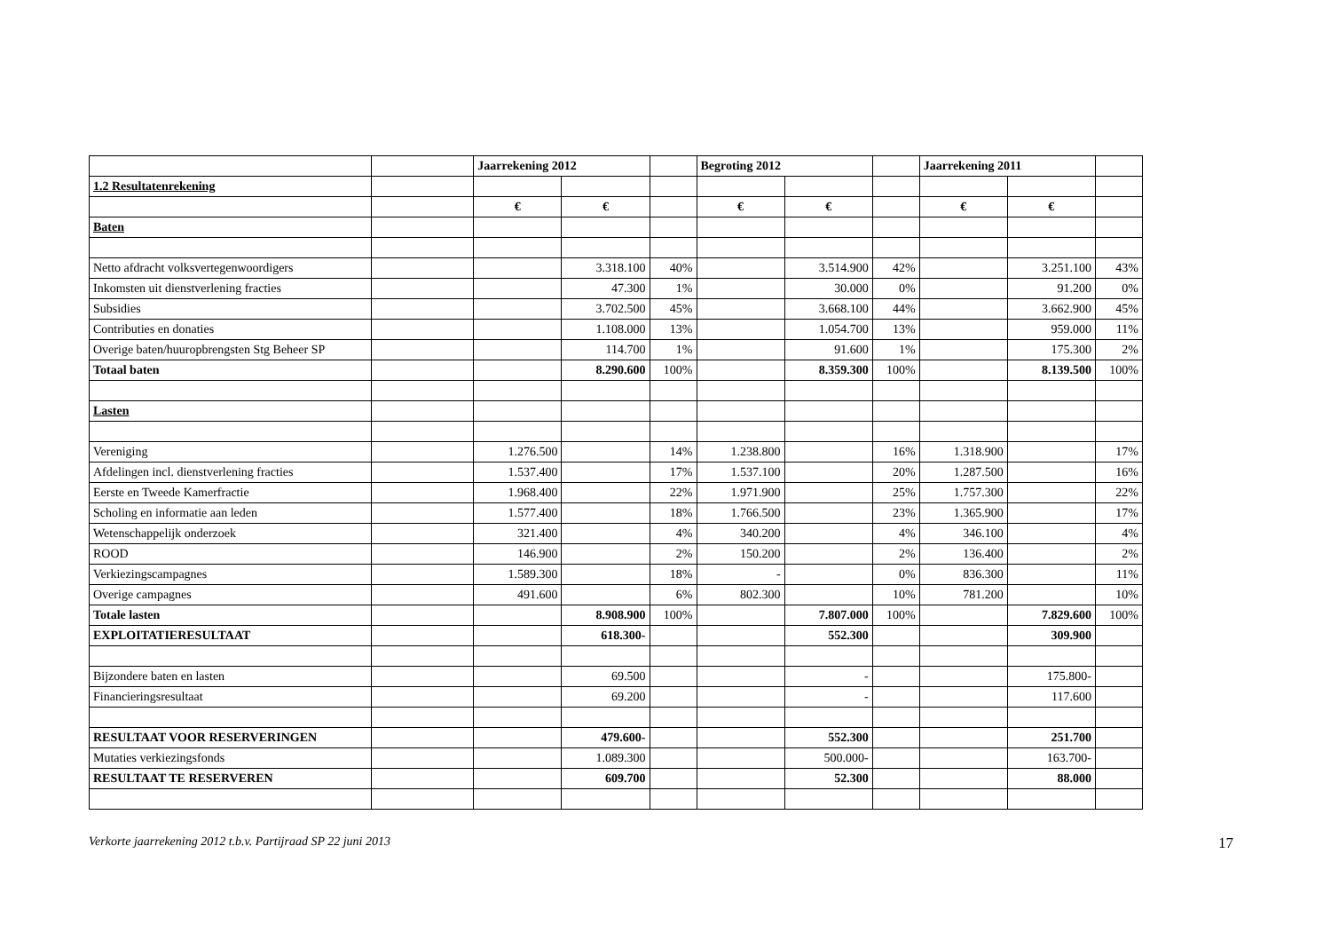| | | Jaarrekening 2012 | | | Begroting 2012 | | | Jaarrekening 2011 | | |
| 1.2 Resultatenrekening | | | | | | | | | | |
| | | € | € | | € | € | | € | € | |
| Baten | | | | | | | | | | |
| Netto afdracht volksvertegenwoordigers | | | 3.318.100 | 40% | | 3.514.900 | 42% | | 3.251.100 | 43% |
| Inkomsten uit dienstverlening fracties | | | 47.300 | 1% | | 30.000 | 0% | | 91.200 | 0% |
| Subsidies | | | 3.702.500 | 45% | | 3.668.100 | 44% | | 3.662.900 | 45% |
| Contributies en donaties | | | 1.108.000 | 13% | | 1.054.700 | 13% | | 959.000 | 11% |
| Overige baten/huuropbrengsten Stg Beheer SP | | | 114.700 | 1% | | 91.600 | 1% | | 175.300 | 2% |
| Totaal baten | | | 8.290.600 | 100% | | 8.359.300 | 100% | | 8.139.500 | 100% |
| Lasten | | | | | | | | | | |
| Vereniging | | 1.276.500 | | 14% | 1.238.800 | | 16% | 1.318.900 | | 17% |
| Afdelingen incl. dienstverlening fracties | | 1.537.400 | | 17% | 1.537.100 | | 20% | 1.287.500 | | 16% |
| Eerste en Tweede Kamerfractie | | 1.968.400 | | 22% | 1.971.900 | | 25% | 1.757.300 | | 22% |
| Scholing en informatie aan leden | | 1.577.400 | | 18% | 1.766.500 | | 23% | 1.365.900 | | 17% |
| Wetenschappelijk onderzoek | | 321.400 | | 4% | 340.200 | | 4% | 346.100 | | 4% |
| ROOD | | 146.900 | | 2% | 150.200 | | 2% | 136.400 | | 2% |
| Verkiezingscampagnes | | 1.589.300 | | 18% | - | | 0% | 836.300 | | 11% |
| Overige campagnes | | 491.600 | | 6% | 802.300 | | 10% | 781.200 | | 10% |
| Totale lasten | | | 8.908.900 | 100% | | 7.807.000 | 100% | | 7.829.600 | 100% |
| EXPLOITATIERESULTAAT | | | 618.300- | | | 552.300 | | | 309.900 | |
| Bijzondere baten en lasten | | | 69.500 | | | - | | | 175.800- | |
| Financieringsresultaat | | | 69.200 | | | - | | | 117.600 | |
| RESULTAAT VOOR RESERVERINGEN | | | 479.600- | | | 552.300 | | | 251.700 | |
| Mutaties verkiezingsfonds | | | 1.089.300 | | | 500.000- | | | 163.700- | |
| RESULTAAT TE RESERVEREN | | | 609.700 | | | 52.300 | | | 88.000 | |
Verkorte jaarrekening 2012 t.b.v. Partijraad SP 22 juni 2013 17